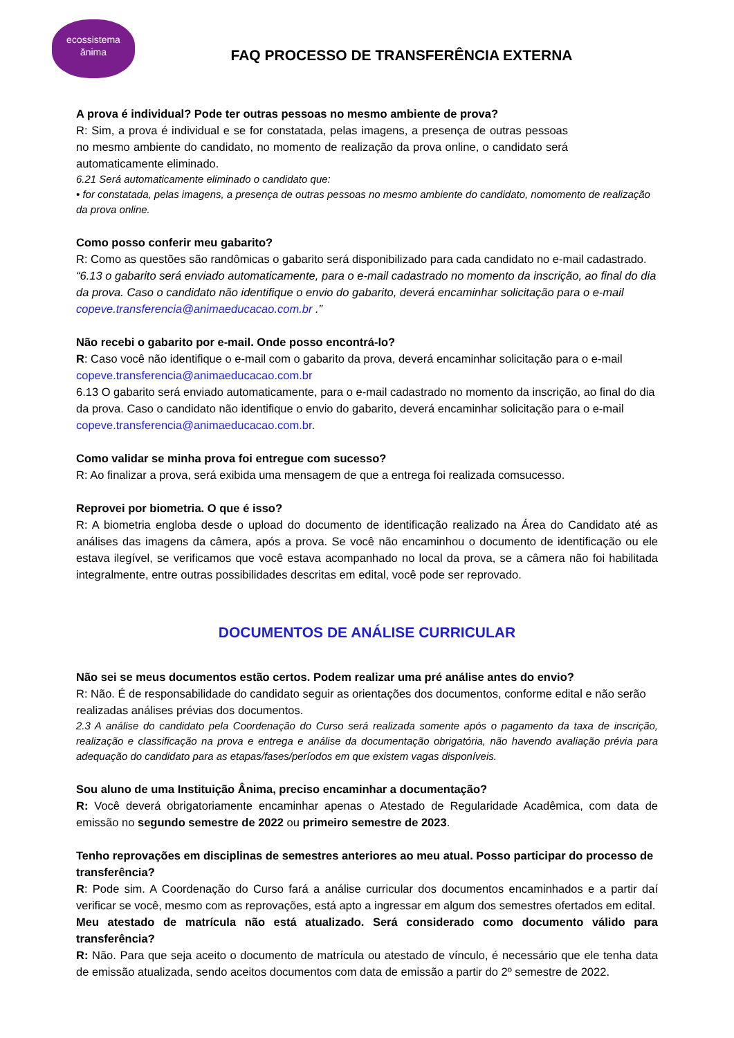ecossistema
ănima
FAQ PROCESSO DE TRANSFERÊNCIA EXTERNA
A prova é individual? Pode ter outras pessoas no mesmo ambiente de prova?
R: Sim, a prova é individual e se for constatada, pelas imagens, a presença de outras pessoas no mesmo ambiente do candidato, no momento de realização da prova online, o candidato será automaticamente eliminado.
6.21 Será automaticamente eliminado o candidato que:
• for constatada, pelas imagens, a presença de outras pessoas no mesmo ambiente do candidato, nomomento de realização da prova online.
Como posso conferir meu gabarito?
R: Como as questões são randômicas o gabarito será disponibilizado para cada candidato no e-mail cadastrado.
“6.13 o gabarito será enviado automaticamente, para o e-mail cadastrado no momento da inscrição, ao final do dia da prova. Caso o candidato não identifique o envio do gabarito, deverá encaminhar solicitação para o e-mail copeve.transferencia@animaeducacao.com.br .”
Não recebi o gabarito por e-mail. Onde posso encontrá-lo?
R: Caso você não identifique o e-mail com o gabarito da prova, deverá encaminhar solicitação para o e-mail copeve.transferencia@animaeducacao.com.br
6.13 O gabarito será enviado automaticamente, para o e-mail cadastrado no momento da inscrição, ao final do dia da prova. Caso o candidato não identifique o envio do gabarito, deverá encaminhar solicitação para o e-mail copeve.transferencia@animaeducacao.com.br.
Como validar se minha prova foi entregue com sucesso?
R: Ao finalizar a prova, será exibida uma mensagem de que a entrega foi realizada comsucesso.
Reprovei por biometria. O que é isso?
R: A biometria engloba desde o upload do documento de identificação realizado na Área do Candidato até as análises das imagens da câmera, após a prova. Se você não encaminhou o documento de identificação ou ele estava ilegível, se verificamos que você estava acompanhado no local da prova, se a câmera não foi habilitada integralmente, entre outras possibilidades descritas em edital, você pode ser reprovado.
DOCUMENTOS DE ANÁLISE CURRICULAR
Não sei se meus documentos estão certos. Podem realizar uma pré análise antes do envio?
R: Não. É de responsabilidade do candidato seguir as orientações dos documentos, conforme edital e não serão realizadas análises prévias dos documentos.
2.3 A análise do candidato pela Coordenação do Curso será realizada somente após o pagamento da taxa de inscrição, realização e classificação na prova e entrega e análise da documentação obrigatória, não havendo avaliação prévia para adequação do candidato para as etapas/fases/períodos em que existem vagas disponíveis.
Sou aluno de uma Instituição Ânima, preciso encaminhar a documentação?
R: Você deverá obrigatoriamente encaminhar apenas o Atestado de Regularidade Acadêmica, com data de emissão no segundo semestre de 2022 ou primeiro semestre de 2023.
Tenho reprovações em disciplinas de semestres anteriores ao meu atual. Posso participar do processo de transferência?
R: Pode sim. A Coordenação do Curso fará a análise curricular dos documentos encaminhados e a partir daí verificar se você, mesmo com as reprovações, está apto a ingressar em algum dos semestres ofertados em edital.
Meu atestado de matrícula não está atualizado. Será considerado como documento válido para transferência?
R: Não. Para que seja aceito o documento de matrícula ou atestado de vínculo, é necessário que ele tenha data de emissão atualizada, sendo aceitos documentos com data de emissão a partir do 2º semestre de 2022.